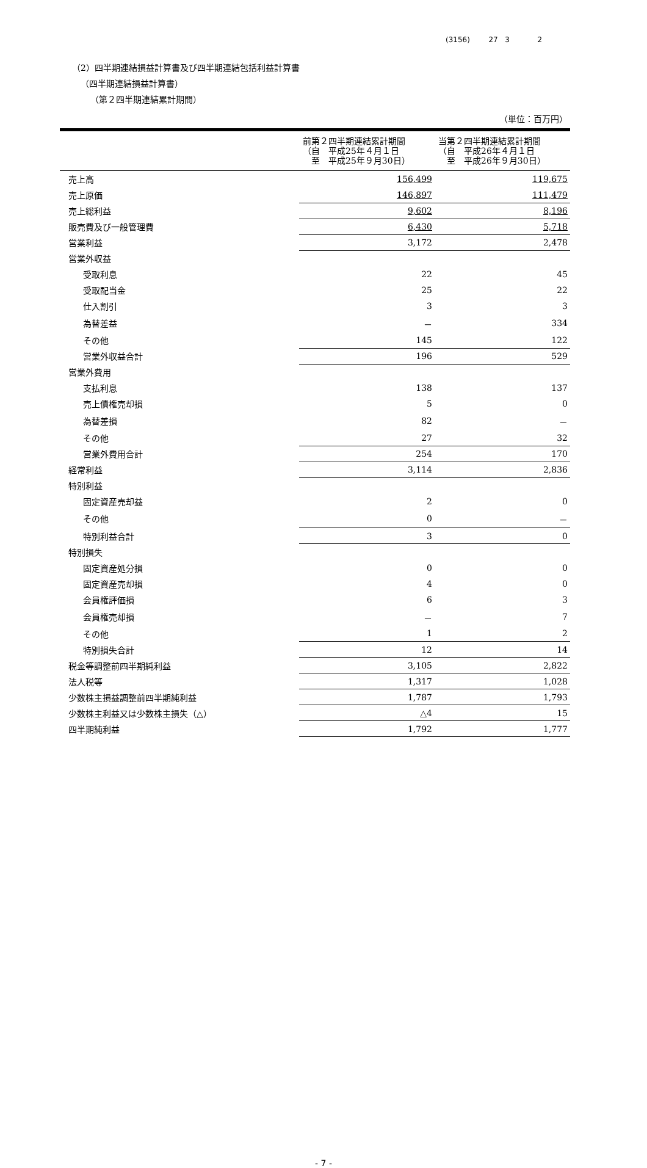(3156) 27 3 2
（2）四半期連結損益計算書及び四半期連結包括利益計算書
（四半期連結損益計算書）
（第２四半期連結累計期間）
（単位：百万円）
| | 前第２四半期連結累計期間 （自 平成25年４月１日 至 平成25年９月30日） | 当第２四半期連結累計期間 （自 平成26年４月１日 至 平成26年９月30日） |
| --- | --- | --- |
| 売上高 | 156,499 | 119,675 |
| 売上原価 | 146,897 | 111,479 |
| 売上総利益 | 9,602 | 8,196 |
| 販売費及び一般管理費 | 6,430 | 5,718 |
| 営業利益 | 3,172 | 2,478 |
| 営業外収益 | | |
| 受取利息 | 22 | 45 |
| 受取配当金 | 25 | 22 |
| 仕入割引 | 3 | 3 |
| 為替差益 | － | 334 |
| その他 | 145 | 122 |
| 営業外収益合計 | 196 | 529 |
| 営業外費用 | | |
| 支払利息 | 138 | 137 |
| 売上債権売却損 | 5 | 0 |
| 為替差損 | 82 | － |
| その他 | 27 | 32 |
| 営業外費用合計 | 254 | 170 |
| 経常利益 | 3,114 | 2,836 |
| 特別利益 | | |
| 固定資産売却益 | 2 | 0 |
| その他 | 0 | － |
| 特別利益合計 | 3 | 0 |
| 特別損失 | | |
| 固定資産処分損 | 0 | 0 |
| 固定資産売却損 | 4 | 0 |
| 会員権評価損 | 6 | 3 |
| 会員権売却損 | － | 7 |
| その他 | 1 | 2 |
| 特別損失合計 | 12 | 14 |
| 税金等調整前四半期純利益 | 3,105 | 2,822 |
| 法人税等 | 1,317 | 1,028 |
| 少数株主損益調整前四半期純利益 | 1,787 | 1,793 |
| 少数株主利益又は少数株主損失（△） | △4 | 15 |
| 四半期純利益 | 1,792 | 1,777 |
- 7 -